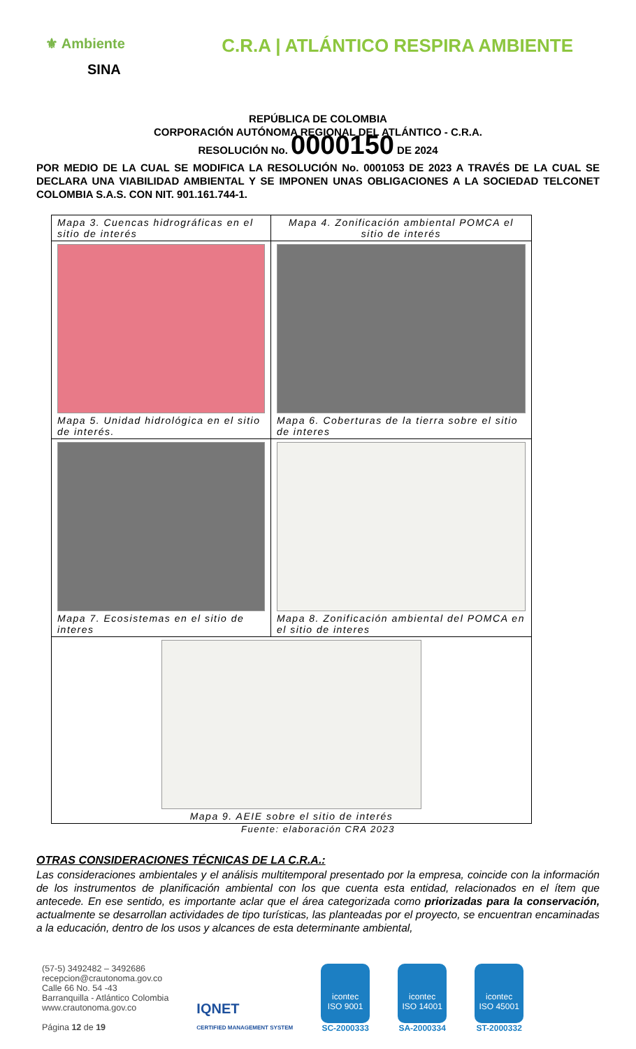⚜ Ambiente
SINA
C.R.A | ATLÁNTICO RESPIRA AMBIENTE
REPÚBLICA DE COLOMBIA
CORPORACIÓN AUTÓNOMA REGIONAL DEL ATLÁNTICO - C.R.A.
RESOLUCIÓN No. 0000150 DE 2024
POR MEDIO DE LA CUAL SE MODIFICA LA RESOLUCIÓN No. 0001053 DE 2023 A TRAVÉS DE LA CUAL SE DECLARA UNA VIABILIDAD AMBIENTAL Y SE IMPONEN UNAS OBLIGACIONES A LA SOCIEDAD TELCONET COLOMBIA S.A.S. CON NIT. 901.161.744-1.
| Mapa 3. Cuencas hidrográficas en el sitio de interés | Mapa 4. Zonificación ambiental POMCA el sitio de interés |
| Mapa 5. Unidad hidrológica en el sitio de interés. | Mapa 6. Coberturas de la tierra sobre el sitio de interes |
| Mapa 7. Ecosistemas en el sitio de interes | Mapa 8. Zonificación ambiental del POMCA en el sitio de interes |
| Mapa 9. AEIE sobre el sitio de interés | |
Fuente: elaboración CRA 2023
OTRAS CONSIDERACIONES TÉCNICAS DE LA C.R.A.:
Las consideraciones ambientales y el análisis multitemporal presentado por la empresa, coincide con la información de los instrumentos de planificación ambiental con los que cuenta esta entidad, relacionados en el ítem que antecede. En ese sentido, es importante aclar que el área categorizada como priorizadas para la conservación, actualmente se desarrollan actividades de tipo turísticas, las planteadas por el proyecto, se encuentran encaminadas a la educación, dentro de los usos y alcances de esta determinante ambiental,
(57-5) 3492482 – 3492686
recepcion@crautonoma.gov.co
Calle 66 No. 54 -43
Barranquilla - Atlántico Colombia
www.crautonoma.gov.co
Página 12 de 19
IQNET
CERTIFIED MANAGEMENT SYSTEM
icontec
ISO 9001
SC-2000333
icontec
ISO 14001
SA-2000334
icontec
ISO 45001
ST-2000332